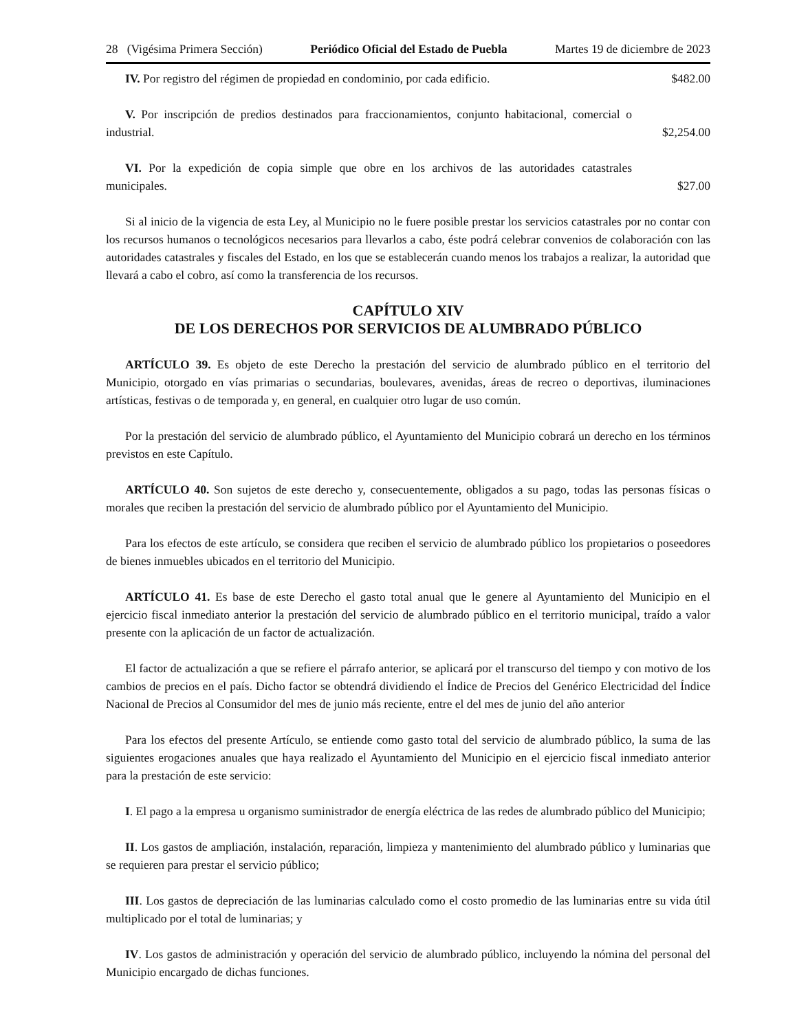28 (Vigésima Primera Sección) Periódico Oficial del Estado de Puebla Martes 19 de diciembre de 2023
IV. Por registro del régimen de propiedad en condominio, por cada edificio.
$482.00
V. Por inscripción de predios destinados para fraccionamientos, conjunto habitacional, comercial o industrial.
$2,254.00
VI. Por la expedición de copia simple que obre en los archivos de las autoridades catastrales municipales.
$27.00
Si al inicio de la vigencia de esta Ley, al Municipio no le fuere posible prestar los servicios catastrales por no contar con los recursos humanos o tecnológicos necesarios para llevarlos a cabo, éste podrá celebrar convenios de colaboración con las autoridades catastrales y fiscales del Estado, en los que se establecerán cuando menos los trabajos a realizar, la autoridad que llevará a cabo el cobro, así como la transferencia de los recursos.
CAPÍTULO XIV
DE LOS DERECHOS POR SERVICIOS DE ALUMBRADO PÚBLICO
ARTÍCULO 39. Es objeto de este Derecho la prestación del servicio de alumbrado público en el territorio del Municipio, otorgado en vías primarias o secundarias, boulevares, avenidas, áreas de recreo o deportivas, iluminaciones artísticas, festivas o de temporada y, en general, en cualquier otro lugar de uso común.
Por la prestación del servicio de alumbrado público, el Ayuntamiento del Municipio cobrará un derecho en los términos previstos en este Capítulo.
ARTÍCULO 40. Son sujetos de este derecho y, consecuentemente, obligados a su pago, todas las personas físicas o morales que reciben la prestación del servicio de alumbrado público por el Ayuntamiento del Municipio.
Para los efectos de este artículo, se considera que reciben el servicio de alumbrado público los propietarios o poseedores de bienes inmuebles ubicados en el territorio del Municipio.
ARTÍCULO 41. Es base de este Derecho el gasto total anual que le genere al Ayuntamiento del Municipio en el ejercicio fiscal inmediato anterior la prestación del servicio de alumbrado público en el territorio municipal, traído a valor presente con la aplicación de un factor de actualización.
El factor de actualización a que se refiere el párrafo anterior, se aplicará por el transcurso del tiempo y con motivo de los cambios de precios en el país. Dicho factor se obtendrá dividiendo el Índice de Precios del Genérico Electricidad del Índice Nacional de Precios al Consumidor del mes de junio más reciente, entre el del mes de junio del año anterior
Para los efectos del presente Artículo, se entiende como gasto total del servicio de alumbrado público, la suma de las siguientes erogaciones anuales que haya realizado el Ayuntamiento del Municipio en el ejercicio fiscal inmediato anterior para la prestación de este servicio:
I. El pago a la empresa u organismo suministrador de energía eléctrica de las redes de alumbrado público del Municipio;
II. Los gastos de ampliación, instalación, reparación, limpieza y mantenimiento del alumbrado público y luminarias que se requieren para prestar el servicio público;
III. Los gastos de depreciación de las luminarias calculado como el costo promedio de las luminarias entre su vida útil multiplicado por el total de luminarias; y
IV. Los gastos de administración y operación del servicio de alumbrado público, incluyendo la nómina del personal del Municipio encargado de dichas funciones.